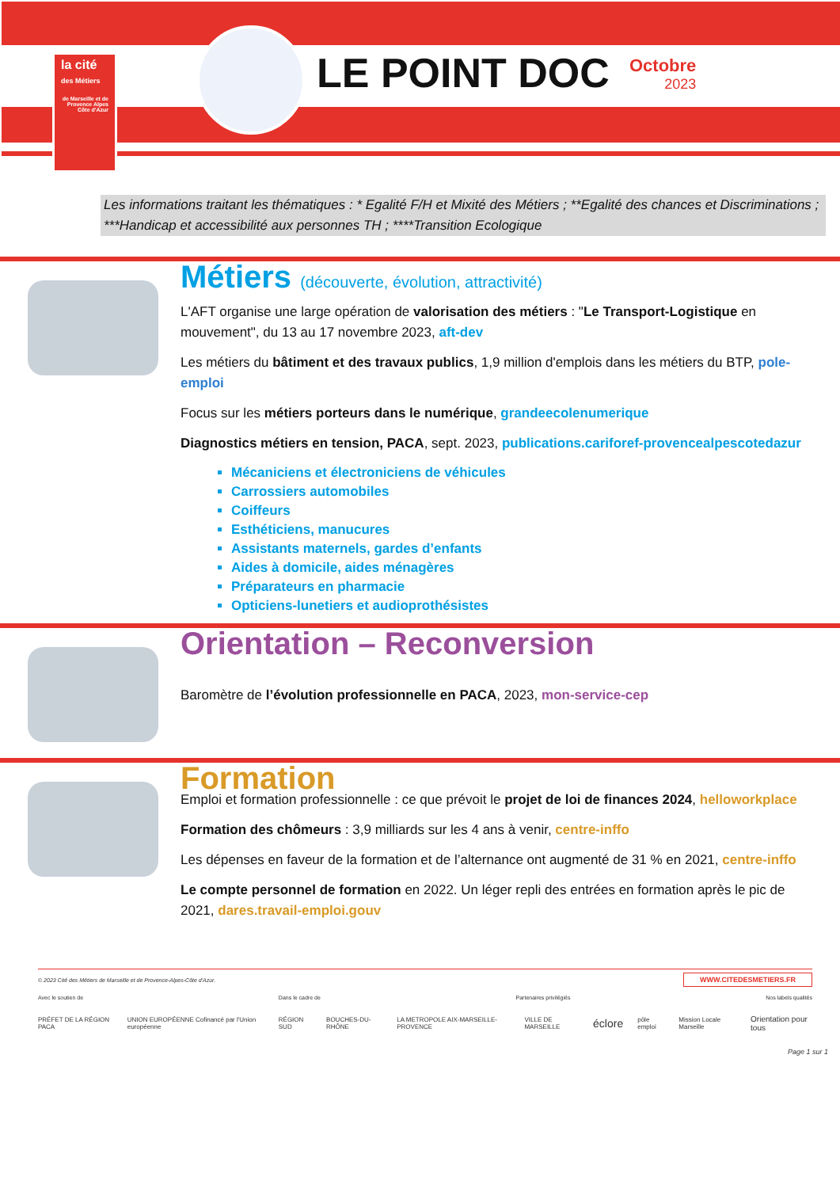la cité
des Métiers
de Marseille et de Provence Alpes Côte d'Azur
LE POINT DOC Octobre
2023
Les informations traitant les thématiques : * Egalité F/H et Mixité des Métiers ; **Egalité des chances et Discriminations ; ***Handicap et accessibilité aux personnes TH ; ****Transition Ecologique
Métiers (découverte, évolution, attractivité)
L'AFT organise une large opération de valorisation des métiers : "Le Transport-Logistique en mouvement", du 13 au 17 novembre 2023, aft-dev
Les métiers du bâtiment et des travaux publics, 1,9 million d'emplois dans les métiers du BTP, pole-emploi
Focus sur les métiers porteurs dans le numérique, grandeecolenumerique
Diagnostics métiers en tension, PACA, sept. 2023, publications.cariforef-provencealpescotedazur
Mécaniciens et électroniciens de véhicules
Carrossiers automobiles
Coiffeurs
Esthéticiens, manucures
Assistants maternels, gardes d’enfants
Aides à domicile, aides ménagères
Préparateurs en pharmacie
Opticiens-lunetiers et audioprothésistes
Orientation – Reconversion
Baromètre de l’évolution professionnelle en PACA, 2023, mon-service-cep
Formation
Emploi et formation professionnelle : ce que prévoit le projet de loi de finances 2024, helloworkplace
Formation des chômeurs : 3,9 milliards sur les 4 ans à venir, centre-inffo
Les dépenses en faveur de la formation et de l’alternance ont augmenté de 31 % en 2021, centre-inffo
Le compte personnel de formation en 2022. Un léger repli des entrées en formation après le pic de 2021, dares.travail-emploi.gouv
© 2023 Cité des Métiers de Marseille et de Provence-Alpes-Côte d'Azur. WWW.CITEDESMETIERS.FR
Avec le soutien de Dans le cadre de Partenaires privilégiés Nos labels qualités
PRÉFET DE LA RÉGION PACA UNION EUROPÉENNE Cofinancé par l'Union européenne RÉGION SUD BOUCHES-DU-RHÔNE LA METROPOLE AIX-MARSEILLE-PROVENCE VILLE DE MARSEILLE éclore pôle emploi Mission Locale Marseille Orientation pour tous
Page 1 sur 1